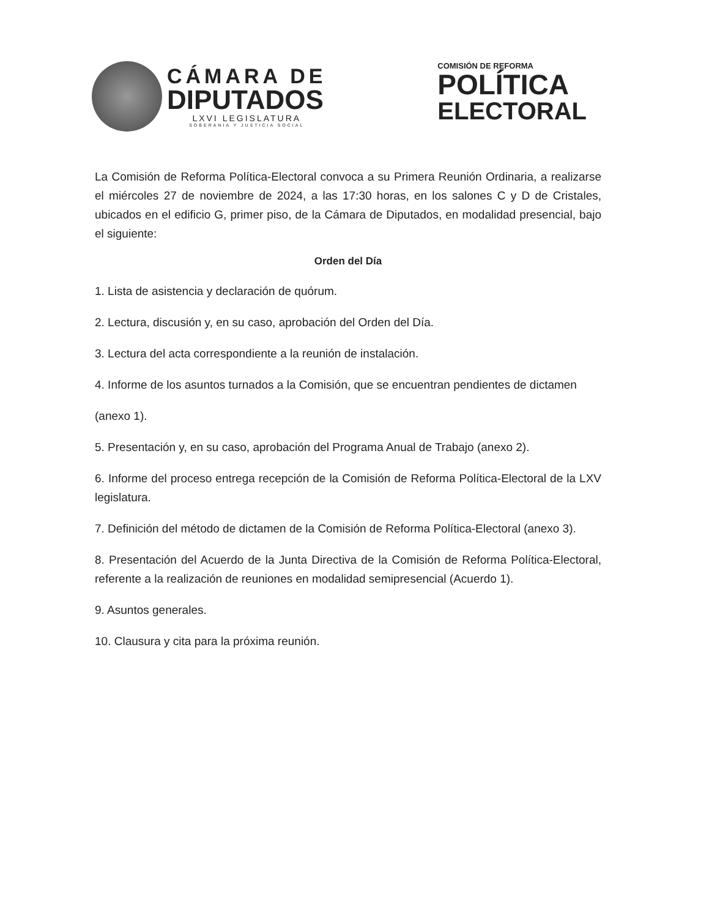CÁMARA DE
DIPUTADOS
LXVI LEGISLATURA
SOBERANIA Y JUSTICIA SOCIAL
COMISIÓN DE REFORMA
POLÍTICA
ELECTORAL
La Comisión de Reforma Política-Electoral convoca a su Primera Reunión Ordinaria, a realizarse el miércoles 27 de noviembre de 2024, a las 17:30 horas, en los salones C y D de Cristales, ubicados en el edificio G, primer piso, de la Cámara de Diputados, en modalidad presencial, bajo el siguiente:
Orden del Día
1. Lista de asistencia y declaración de quórum.
2. Lectura, discusión y, en su caso, aprobación del Orden del Día.
3. Lectura del acta correspondiente a la reunión de instalación.
4. Informe de los asuntos turnados a la Comisión, que se encuentran pendientes de dictamen
(anexo 1).
5. Presentación y, en su caso, aprobación del Programa Anual de Trabajo (anexo 2).
6. Informe del proceso entrega recepción de la Comisión de Reforma Política-Electoral de la LXV legislatura.
7. Definición del método de dictamen de la Comisión de Reforma Política-Electoral (anexo 3).
8. Presentación del Acuerdo de la Junta Directiva de la Comisión de Reforma Política-Electoral, referente a la realización de reuniones en modalidad semipresencial (Acuerdo 1).
9. Asuntos generales.
10. Clausura y cita para la próxima reunión.